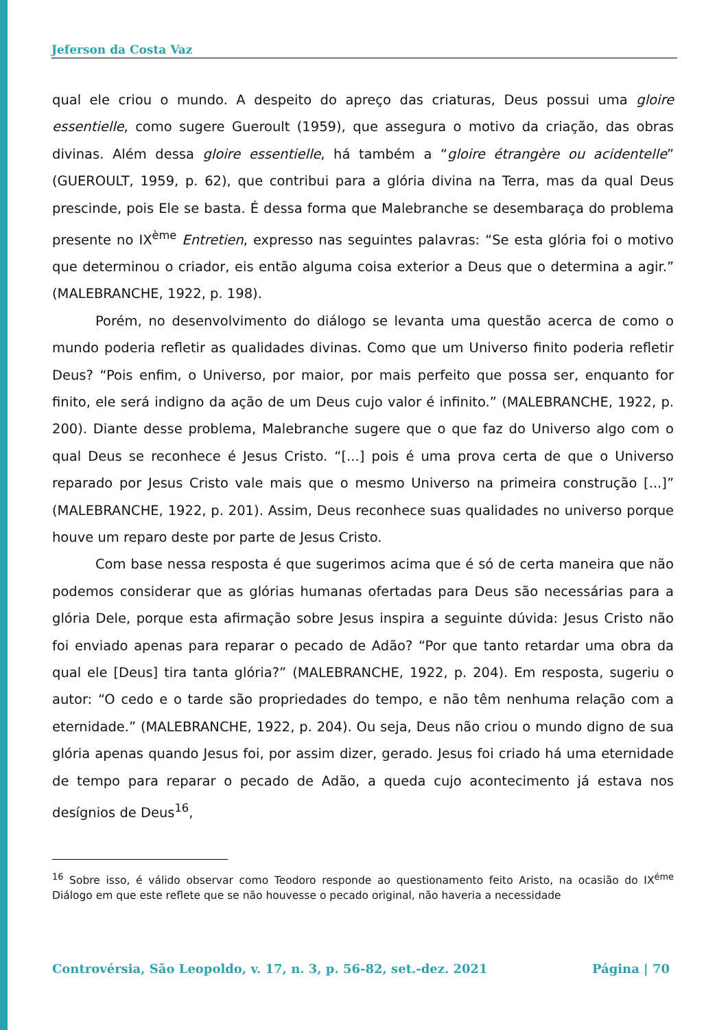Jeferson da Costa Vaz
qual ele criou o mundo. A despeito do apreço das criaturas, Deus possui uma gloire essentielle, como sugere Gueroult (1959), que assegura o motivo da criação, das obras divinas. Além dessa gloire essentielle, há também a “gloire étrangère ou acidentelle” (GUEROULT, 1959, p. 62), que contribui para a glória divina na Terra, mas da qual Deus prescinde, pois Ele se basta. É dessa forma que Malebranche se desembaraça do problema presente no IX<sup>ème</sup> Entretien, expresso nas seguintes palavras: “Se esta glória foi o motivo que determinou o criador, eis então alguma coisa exterior a Deus que o determina a agir.” (MALEBRANCHE, 1922, p. 198).
Porém, no desenvolvimento do diálogo se levanta uma questão acerca de como o mundo poderia refletir as qualidades divinas. Como que um Universo finito poderia refletir Deus? “Pois enfim, o Universo, por maior, por mais perfeito que possa ser, enquanto for finito, ele será indigno da ação de um Deus cujo valor é infinito.” (MALEBRANCHE, 1922, p. 200). Diante desse problema, Malebranche sugere que o que faz do Universo algo com o qual Deus se reconhece é Jesus Cristo. “[...] pois é uma prova certa de que o Universo reparado por Jesus Cristo vale mais que o mesmo Universo na primeira construção [...]” (MALEBRANCHE, 1922, p. 201). Assim, Deus reconhece suas qualidades no universo porque houve um reparo deste por parte de Jesus Cristo.
Com base nessa resposta é que sugerimos acima que é só de certa maneira que não podemos considerar que as glórias humanas ofertadas para Deus são necessárias para a glória Dele, porque esta afirmação sobre Jesus inspira a seguinte dúvida: Jesus Cristo não foi enviado apenas para reparar o pecado de Adão? “Por que tanto retardar uma obra da qual ele [Deus] tira tanta glória?” (MALEBRANCHE, 1922, p. 204). Em resposta, sugeriu o autor: “O cedo e o tarde são propriedades do tempo, e não têm nenhuma relação com a eternidade.” (MALEBRANCHE, 1922, p. 204). Ou seja, Deus não criou o mundo digno de sua glória apenas quando Jesus foi, por assim dizer, gerado. Jesus foi criado há uma eternidade de tempo para reparar o pecado de Adão, a queda cujo acontecimento já estava nos desígnios de Deus<sup>16</sup>,
<sup>16</sup> Sobre isso, é válido observar como Teodoro responde ao questionamento feito Aristo, na ocasião do IX<sup>éme</sup> Diálogo em que este reflete que se não houvesse o pecado original, não haveria a necessidade
Controvérsia, São Leopoldo, v. 17, n. 3, p. 56-82, set.-dez. 2021 Página | 70